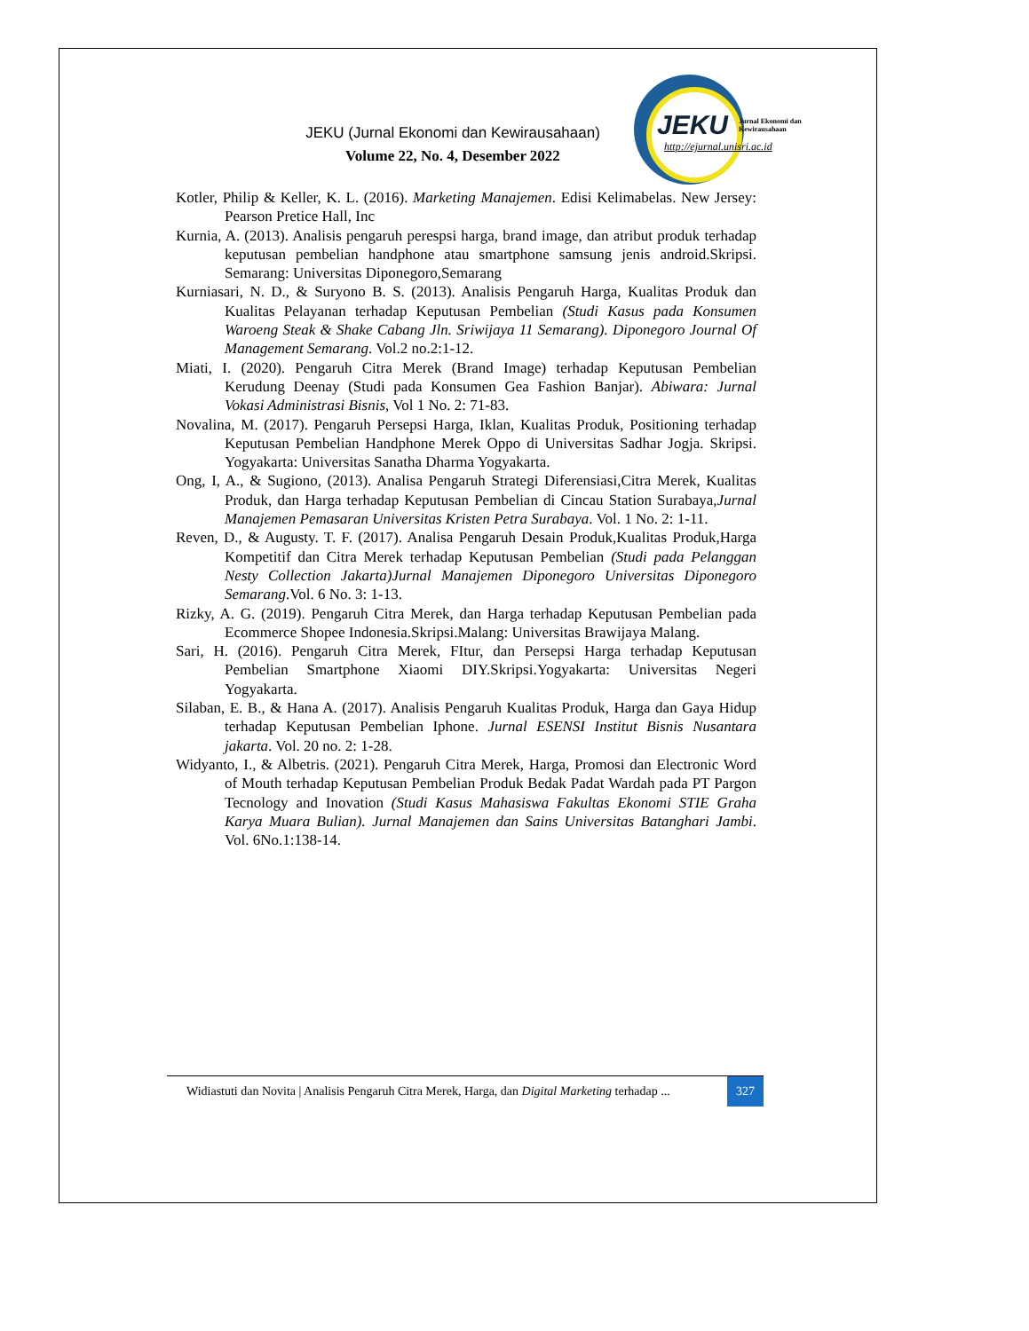JEKU (Jurnal Ekonomi dan Kewirausahaan)
Volume 22, No. 4, Desember 2022
JEKU
Jurnal Ekonomi dan
Kewirausahaan
http://ejurnal.unisri.ac.id
Kotler, Philip & Keller, K. L. (2016). Marketing Manajemen. Edisi Kelimabelas. New Jersey: Pearson Pretice Hall, Inc
Kurnia, A. (2013). Analisis pengaruh perespsi harga, brand image, dan atribut produk terhadap keputusan pembelian handphone atau smartphone samsung jenis android.Skripsi. Semarang: Universitas Diponegoro,Semarang
Kurniasari, N. D., & Suryono B. S. (2013). Analisis Pengaruh Harga, Kualitas Produk dan Kualitas Pelayanan terhadap Keputusan Pembelian (Studi Kasus pada Konsumen Waroeng Steak & Shake Cabang Jln. Sriwijaya 11 Semarang). Diponegoro Journal Of Management Semarang. Vol.2 no.2:1-12.
Miati, I. (2020). Pengaruh Citra Merek (Brand Image) terhadap Keputusan Pembelian Kerudung Deenay (Studi pada Konsumen Gea Fashion Banjar). Abiwara: Jurnal Vokasi Administrasi Bisnis, Vol 1 No. 2: 71-83.
Novalina, M. (2017). Pengaruh Persepsi Harga, Iklan, Kualitas Produk, Positioning terhadap Keputusan Pembelian Handphone Merek Oppo di Universitas Sadhar Jogja. Skripsi. Yogyakarta: Universitas Sanatha Dharma Yogyakarta.
Ong, I, A., & Sugiono, (2013). Analisa Pengaruh Strategi Diferensiasi,Citra Merek, Kualitas Produk, dan Harga terhadap Keputusan Pembelian di Cincau Station Surabaya,Jurnal Manajemen Pemasaran Universitas Kristen Petra Surabaya. Vol. 1 No. 2: 1-11.
Reven, D., & Augusty. T. F. (2017). Analisa Pengaruh Desain Produk,Kualitas Produk,Harga Kompetitif dan Citra Merek terhadap Keputusan Pembelian (Studi pada Pelanggan Nesty Collection Jakarta)Jurnal Manajemen Diponegoro Universitas Diponegoro Semarang.Vol. 6 No. 3: 1-13.
Rizky, A. G. (2019). Pengaruh Citra Merek, dan Harga terhadap Keputusan Pembelian pada Ecommerce Shopee Indonesia.Skripsi.Malang: Universitas Brawijaya Malang.
Sari, H. (2016). Pengaruh Citra Merek, FItur, dan Persepsi Harga terhadap Keputusan Pembelian Smartphone Xiaomi DIY.Skripsi.Yogyakarta: Universitas Negeri Yogyakarta.
Silaban, E. B., & Hana A. (2017). Analisis Pengaruh Kualitas Produk, Harga dan Gaya Hidup terhadap Keputusan Pembelian Iphone. Jurnal ESENSI Institut Bisnis Nusantara jakarta. Vol. 20 no. 2: 1-28.
Widyanto, I., & Albetris. (2021). Pengaruh Citra Merek, Harga, Promosi dan Electronic Word of Mouth terhadap Keputusan Pembelian Produk Bedak Padat Wardah pada PT Pargon Tecnology and Inovation (Studi Kasus Mahasiswa Fakultas Ekonomi STIE Graha Karya Muara Bulian). Jurnal Manajemen dan Sains Universitas Batanghari Jambi. Vol. 6No.1:138-14.
Widiastuti dan Novita | Analisis Pengaruh Citra Merek, Harga, dan Digital Marketing terhadap ...
327